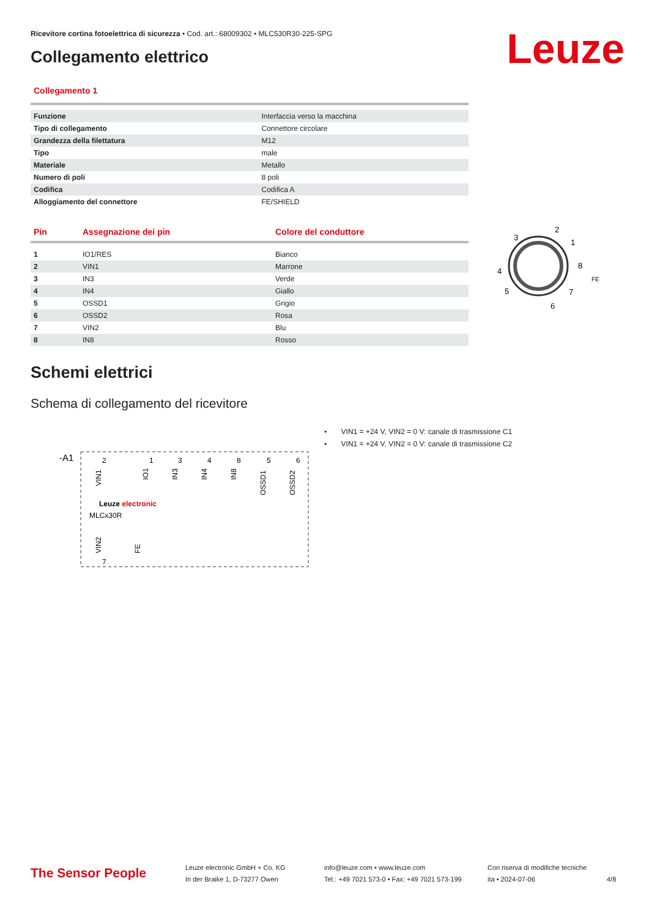Ricevitore cortina fotoelettrica di sicurezza • Cod. art.: 68009302 • MLC530R30-225-SPG
Collegamento elettrico Leuze
Collegamento 1
| Funzione | Interfaccia verso la macchina |
| Tipo di collegamento | Connettore circolare |
| Grandezza della filettatura | M12 |
| Tipo | male |
| Materiale | Metallo |
| Numero di poli | 8 poli |
| Codifica | Codifica A |
| Alloggiamento del connettore | FE/SHIELD |
| Pin | Assegnazione dei pin | Colore del conduttore |
| --- | --- | --- |
| 1 | IO1/RES | Bianco |
| 2 | VIN1 | Marrone |
| 3 | IN3 | Verde |
| 4 | IN4 | Giallo |
| 5 | OSSD1 | Grigio |
| 6 | OSSD2 | Rosa |
| 7 | VIN2 | Blu |
| 8 | IN8 | Rosso |
3
2
1
8
4
5
6
7
FE
Schemi elettrici
Schema di collegamento del ricevitore
-A1
Leuze electronic
MLCx30R
2
1
3
4
8
5
6
7
VIN1
IO1
IN3
IN4
IN8
OSSD1
OSSD2
VIN2
FE
• VIN1 = +24 V, VIN2 = 0 V: canale di trasmissione C1
• VIN1 = +24 V, VIN2 = 0 V: canale di trasmissione C2
The Sensor People
Leuze electronic GmbH + Co. KG
In der Braike 1, D-73277 Owen
info@leuze.com • www.leuze.com
Tel.: +49 7021 573-0 • Fax: +49 7021 573-199
Con riserva di modifiche tecniche
ita • 2024-07-06
4/8